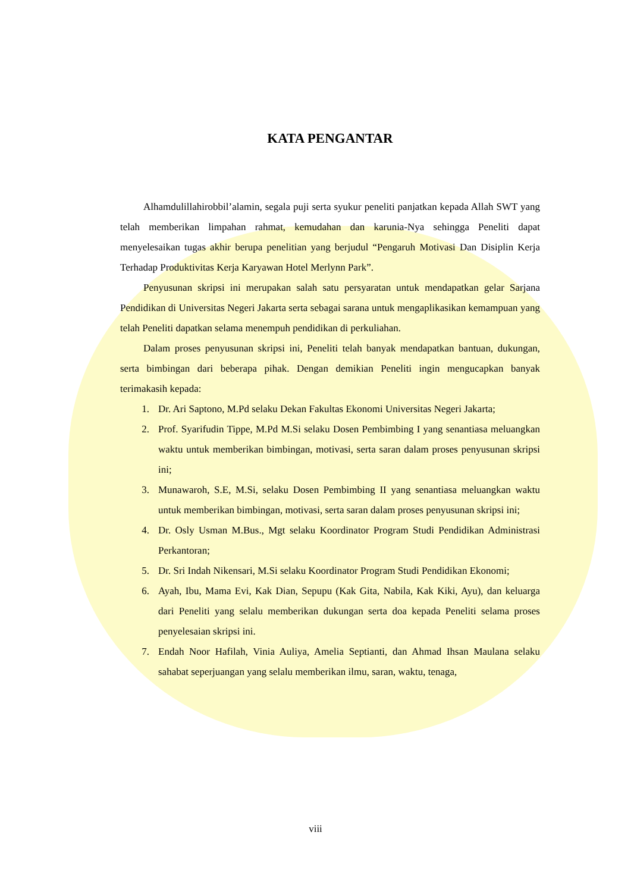KATA PENGANTAR
Alhamdulillahirobbil’alamin, segala puji serta syukur peneliti panjatkan kepada Allah SWT yang telah memberikan limpahan rahmat, kemudahan dan karunia-Nya sehingga Peneliti dapat menyelesaikan tugas akhir berupa penelitian yang berjudul “Pengaruh Motivasi Dan Disiplin Kerja Terhadap Produktivitas Kerja Karyawan Hotel Merlynn Park”.
Penyusunan skripsi ini merupakan salah satu persyaratan untuk mendapatkan gelar Sarjana Pendidikan di Universitas Negeri Jakarta serta sebagai sarana untuk mengaplikasikan kemampuan yang telah Peneliti dapatkan selama menempuh pendidikan di perkuliahan.
Dalam proses penyusunan skripsi ini, Peneliti telah banyak mendapatkan bantuan, dukungan, serta bimbingan dari beberapa pihak. Dengan demikian Peneliti ingin mengucapkan banyak terimakasih kepada:
1. Dr. Ari Saptono, M.Pd selaku Dekan Fakultas Ekonomi Universitas Negeri Jakarta;
2. Prof. Syarifudin Tippe, M.Pd M.Si selaku Dosen Pembimbing I yang senantiasa meluangkan waktu untuk memberikan bimbingan, motivasi, serta saran dalam proses penyusunan skripsi ini;
3. Munawaroh, S.E, M.Si, selaku Dosen Pembimbing II yang senantiasa meluangkan waktu untuk memberikan bimbingan, motivasi, serta saran dalam proses penyusunan skripsi ini;
4. Dr. Osly Usman M.Bus., Mgt selaku Koordinator Program Studi Pendidikan Administrasi Perkantoran;
5. Dr. Sri Indah Nikensari, M.Si selaku Koordinator Program Studi Pendidikan Ekonomi;
6. Ayah, Ibu, Mama Evi, Kak Dian, Sepupu (Kak Gita, Nabila, Kak Kiki, Ayu), dan keluarga dari Peneliti yang selalu memberikan dukungan serta doa kepada Peneliti selama proses penyelesaian skripsi ini.
7. Endah Noor Hafilah, Vinia Auliya, Amelia Septianti, dan Ahmad Ihsan Maulana selaku sahabat seperjuangan yang selalu memberikan ilmu, saran, waktu, tenaga,
viii